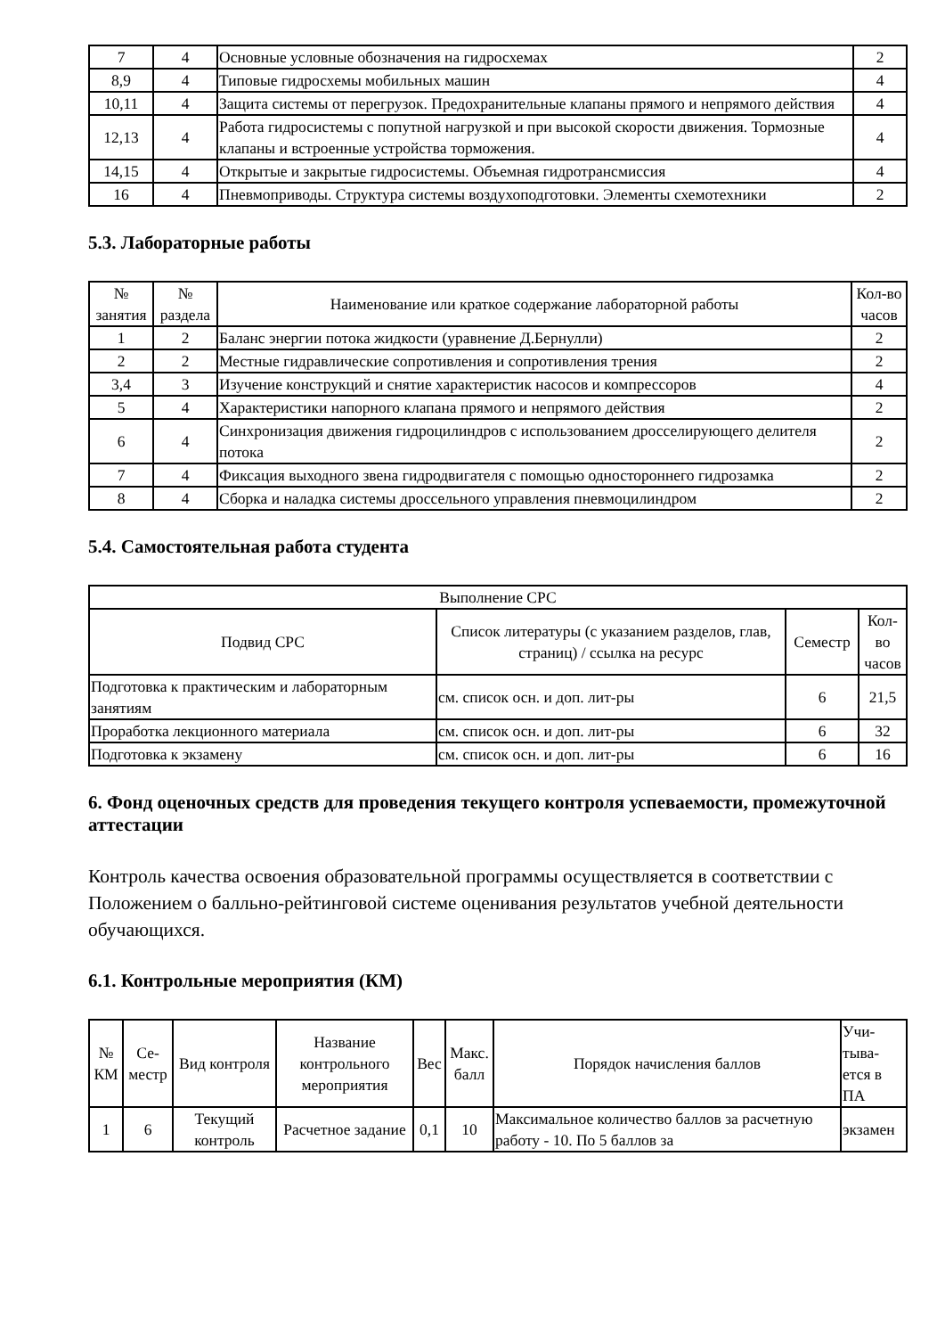| 7 | 4 | Основные условные обозначения на гидросхемах | 2 |
| 8,9 | 4 | Типовые гидросхемы мобильных машин | 4 |
| 10,11 | 4 | Защита системы от перегрузок. Предохранительные клапаны прямого и непрямого действия | 4 |
| 12,13 | 4 | Работа гидросистемы с попутной нагрузкой и при высокой скорости движения. Тормозные клапаны и встроенные устройства торможения. | 4 |
| 14,15 | 4 | Открытые и закрытые гидросистемы. Объемная гидротрансмиссия | 4 |
| 16 | 4 | Пневмоприводы. Структура системы воздухоподготовки. Элементы схемотехники | 2 |
5.3. Лабораторные работы
| № занятия | № раздела | Наименование или краткое содержание лабораторной работы | Кол-во часов |
| --- | --- | --- | --- |
| 1 | 2 | Баланс энергии потока жидкости (уравнение Д.Бернулли) | 2 |
| 2 | 2 | Местные гидравлические сопротивления и сопротивления трения | 2 |
| 3,4 | 3 | Изучение конструкций и снятие характеристик насосов и компрессоров | 4 |
| 5 | 4 | Характеристики напорного клапана прямого и непрямого действия | 2 |
| 6 | 4 | Синхронизация движения гидроцилиндров с использованием дросселирующего делителя потока | 2 |
| 7 | 4 | Фиксация выходного звена гидродвигателя с помощью одностороннего гидрозамка | 2 |
| 8 | 4 | Сборка и наладка системы дроссельного управления пневмоцилиндром | 2 |
5.4. Самостоятельная работа студента
| Выполнение СРС | | | |
| --- | --- | --- | --- |
| Подвид СРС | Список литературы (с указанием разделов, глав, страниц) / ссылка на ресурс | Семестр | Кол-во часов |
| Подготовка к практическим и лабораторным занятиям | см. список осн. и доп. лит-ры | 6 | 21,5 |
| Проработка лекционного материала | см. список осн. и доп. лит-ры | 6 | 32 |
| Подготовка к экзамену | см. список осн. и доп. лит-ры | 6 | 16 |
6. Фонд оценочных средств для проведения текущего контроля успеваемости, промежуточной аттестации
Контроль качества освоения образовательной программы осуществляется в соответствии с Положением о балльно-рейтинговой системе оценивания результатов учебной деятельности обучающихся.
6.1. Контрольные мероприятия (КМ)
| № КМ | Се-местр | Вид контроля | Название контрольного мероприятия | Вес | Макс. балл | Порядок начисления баллов | Учи-тыва-ется в ПА |
| --- | --- | --- | --- | --- | --- | --- | --- |
| 1 | 6 | Текущий контроль | Расчетное задание | 0,1 | 10 | Максимальное количество баллов за расчетную работу - 10. По 5 баллов за | экзамен |